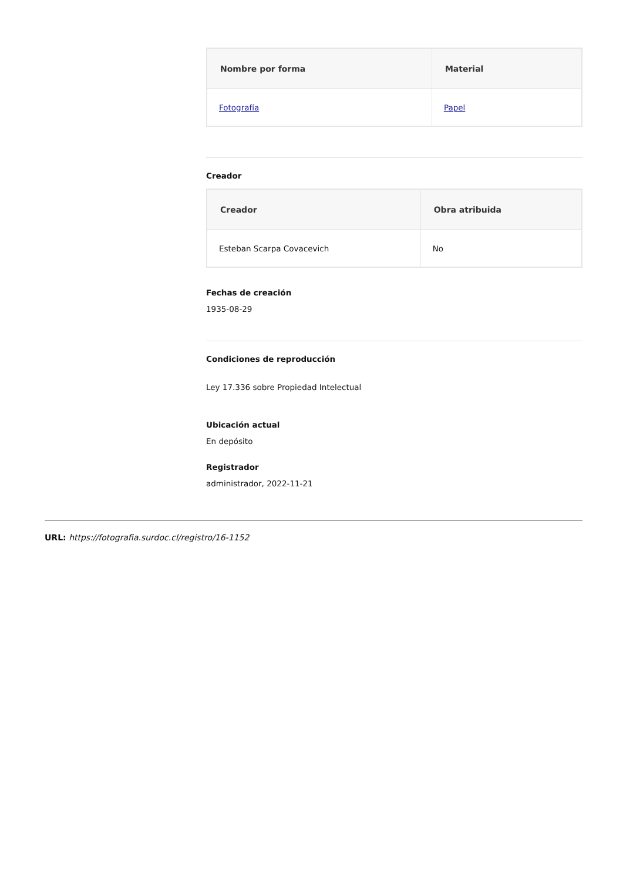| Nombre por forma | Material |
| --- | --- |
| Fotografía | Papel |
Creador
| Creador | Obra atribuida |
| --- | --- |
| Esteban Scarpa Covacevich | No |
Fechas de creación
1935-08-29
Condiciones de reproducción
Ley 17.336 sobre Propiedad Intelectual
Ubicación actual
En depósito
Registrador
administrador, 2022-11-21
URL: https://fotografia.surdoc.cl/registro/16-1152